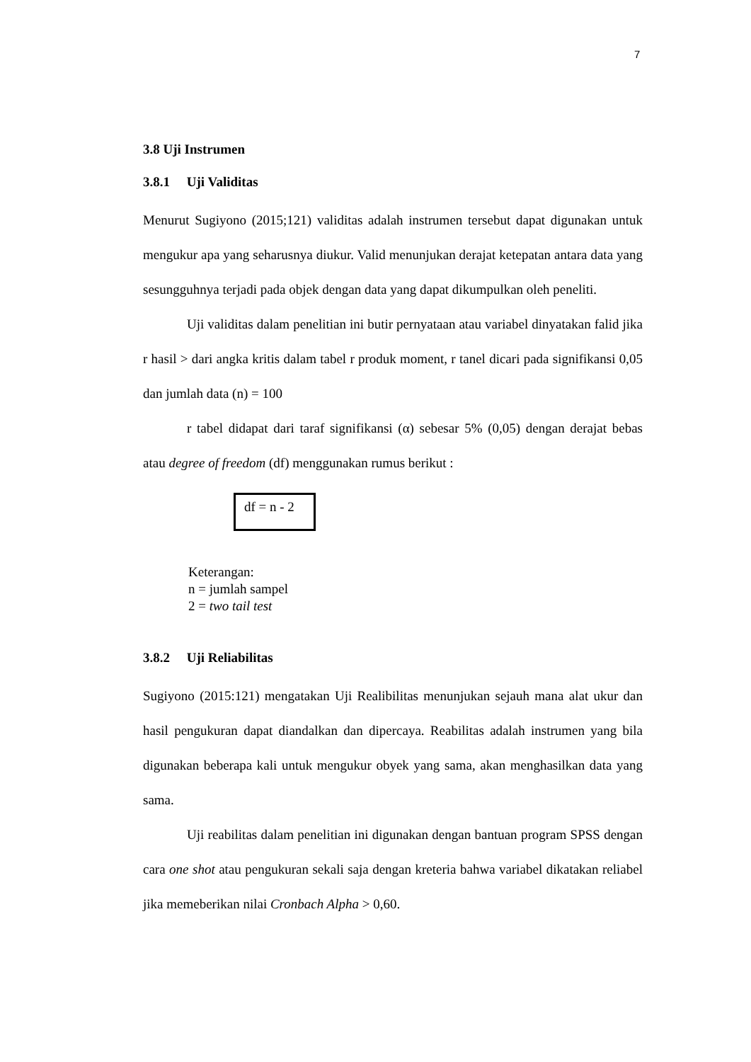7
3.8 Uji Instrumen
3.8.1 Uji Validitas
Menurut Sugiyono (2015;121) validitas adalah instrumen tersebut dapat digunakan untuk mengukur apa yang seharusnya diukur. Valid menunjukan derajat ketepatan antara data yang sesungguhnya terjadi pada objek dengan data yang dapat dikumpulkan oleh peneliti.
Uji validitas dalam penelitian ini butir pernyataan atau variabel dinyatakan falid jika r hasil > dari angka kritis dalam tabel r produk moment, r tanel dicari pada signifikansi 0,05 dan jumlah data (n) = 100
r tabel didapat dari taraf signifikansi (α) sebesar 5% (0,05) dengan derajat bebas atau degree of freedom (df) menggunakan rumus berikut :
df = n - 2
Keterangan:
n = jumlah sampel
2 = two tail test
3.8.2 Uji Reliabilitas
Sugiyono (2015:121) mengatakan Uji Realibilitas menunjukan sejauh mana alat ukur dan hasil pengukuran dapat diandalkan dan dipercaya. Reabilitas adalah instrumen yang bila digunakan beberapa kali untuk mengukur obyek yang sama, akan menghasilkan data yang sama.
Uji reabilitas dalam penelitian ini digunakan dengan bantuan program SPSS dengan cara one shot atau pengukuran sekali saja dengan kreteria bahwa variabel dikatakan reliabel jika memeberikan nilai Cronbach Alpha > 0,60.